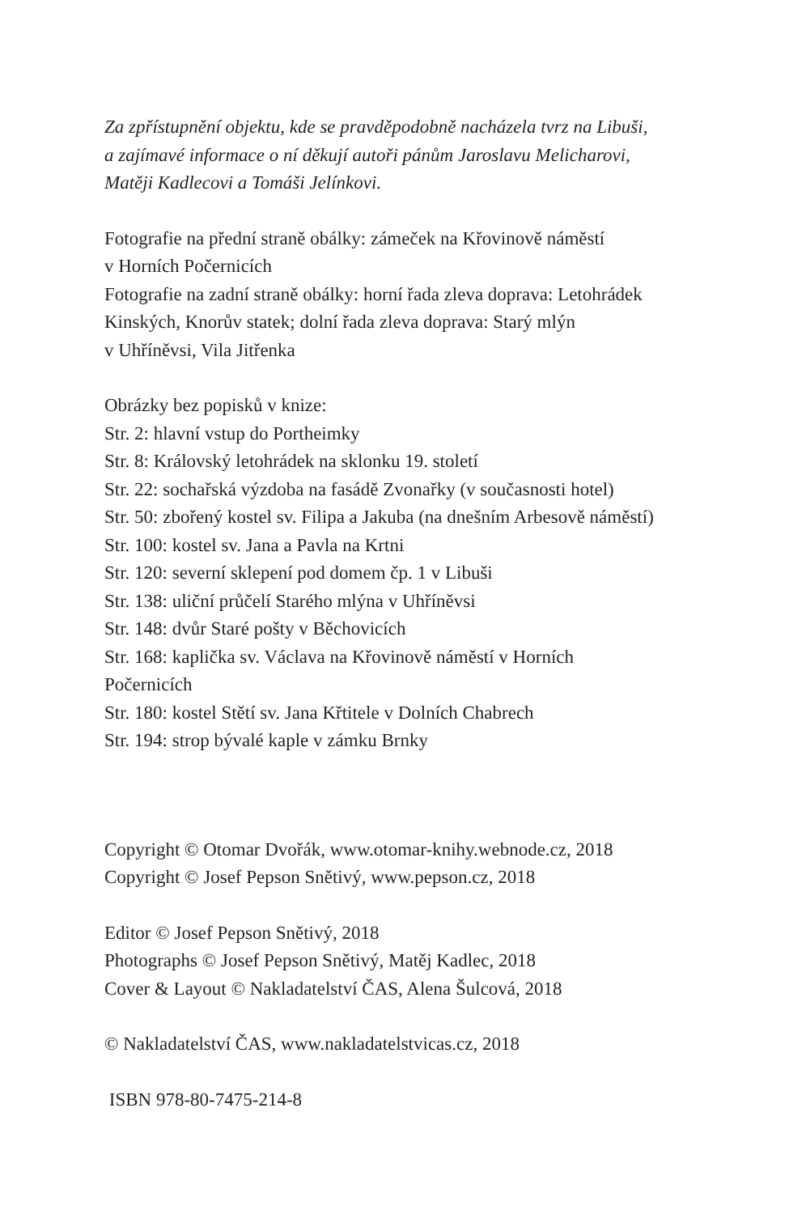Za zpřístupnění objektu, kde se pravděpodobně nacházela tvrz na Libuši,
a zajímavé informace o ní děkují autoři pánům Jaroslavu Melicharovi,
Matěji Kadlecovi a Tomáši Jelínkovi.
Fotografie na přední straně obálky: zámeček na Křovinově náměstí
v Horních Počernicích
Fotografie na zadní straně obálky: horní řada zleva doprava: Letohrádek
Kinských, Knorův statek; dolní řada zleva doprava: Starý mlýn
v Uhříněvsi, Vila Jitřenka
Obrázky bez popisků v knize:
Str. 2: hlavní vstup do Portheimky
Str. 8: Královský letohrádek na sklonku 19. století
Str. 22: sochařská výzdoba na fasádě Zvonařky (v současnosti hotel)
Str. 50: zbořený kostel sv. Filipa a Jakuba (na dnešním Arbesově náměstí)
Str. 100: kostel sv. Jana a Pavla na Krtni
Str. 120: severní sklepení pod domem čp. 1 v Libuši
Str. 138: uliční průčelí Starého mlýna v Uhříněvsi
Str. 148: dvůr Staré pošty v Běchovicích
Str. 168: kaplička sv. Václava na Křovinově náměstí v Horních
Počernicích
Str. 180: kostel Stětí sv. Jana Křtitele v Dolních Chabrech
Str. 194: strop bývalé kaple v zámku Brnky
Copyright © Otomar Dvořák, www.otomar-knihy.webnode.cz, 2018
Copyright © Josef Pepson Snětivý, www.pepson.cz, 2018
Editor © Josef Pepson Snětivý, 2018
Photographs © Josef Pepson Snětivý, Matěj Kadlec, 2018
Cover & Layout © Nakladatelství ČAS, Alena Šulcová, 2018
© Nakladatelství ČAS, www.nakladatelstvicas.cz, 2018
ISBN 978-80-7475-214-8